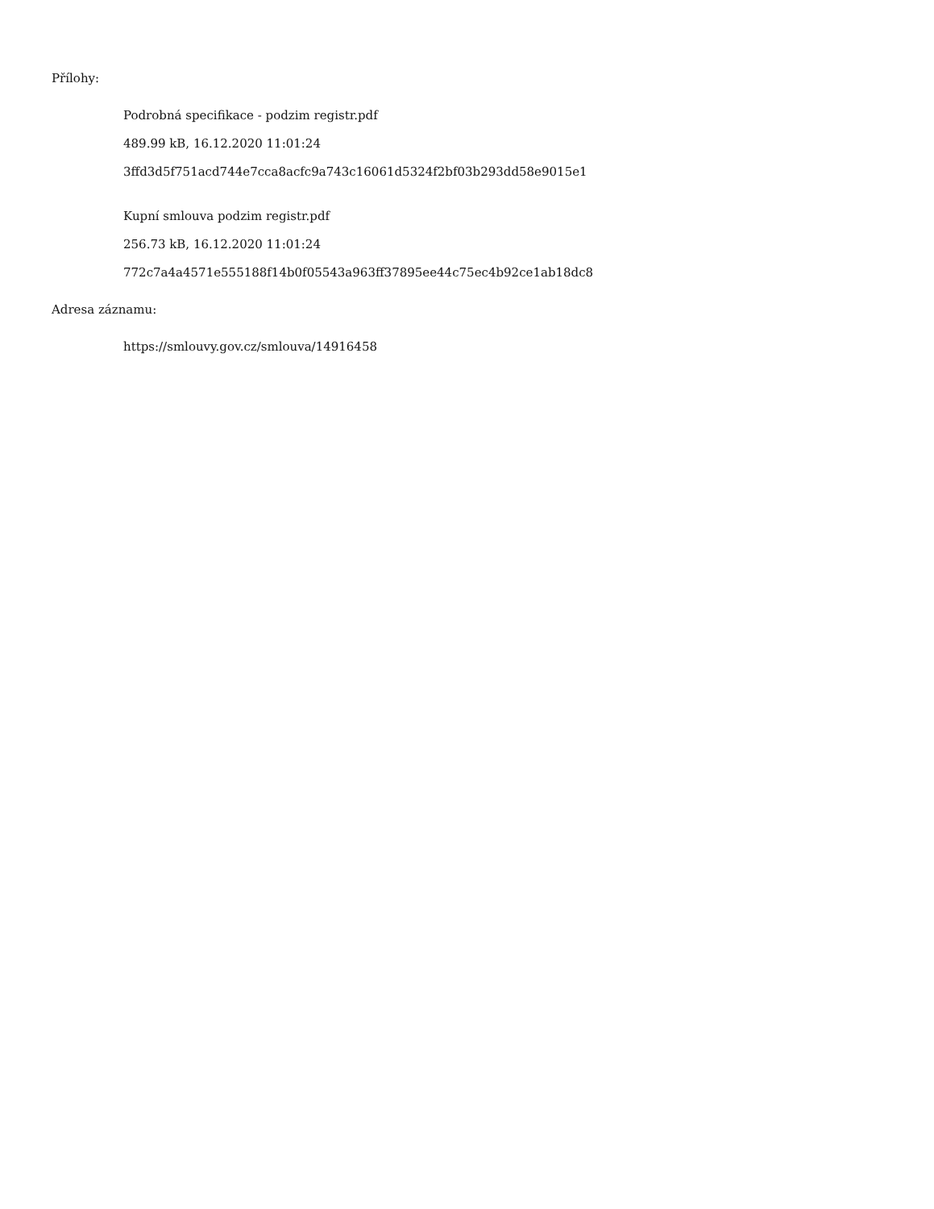Přílohy:
Podrobná specifikace - podzim registr.pdf
489.99 kB, 16.12.2020 11:01:24
3ffd3d5f751acd744e7cca8acfc9a743c16061d5324f2bf03b293dd58e9015e1
Kupní smlouva podzim registr.pdf
256.73 kB, 16.12.2020 11:01:24
772c7a4a4571e555188f14b0f05543a963ff37895ee44c75ec4b92ce1ab18dc8
Adresa záznamu:
https://smlouvy.gov.cz/smlouva/14916458